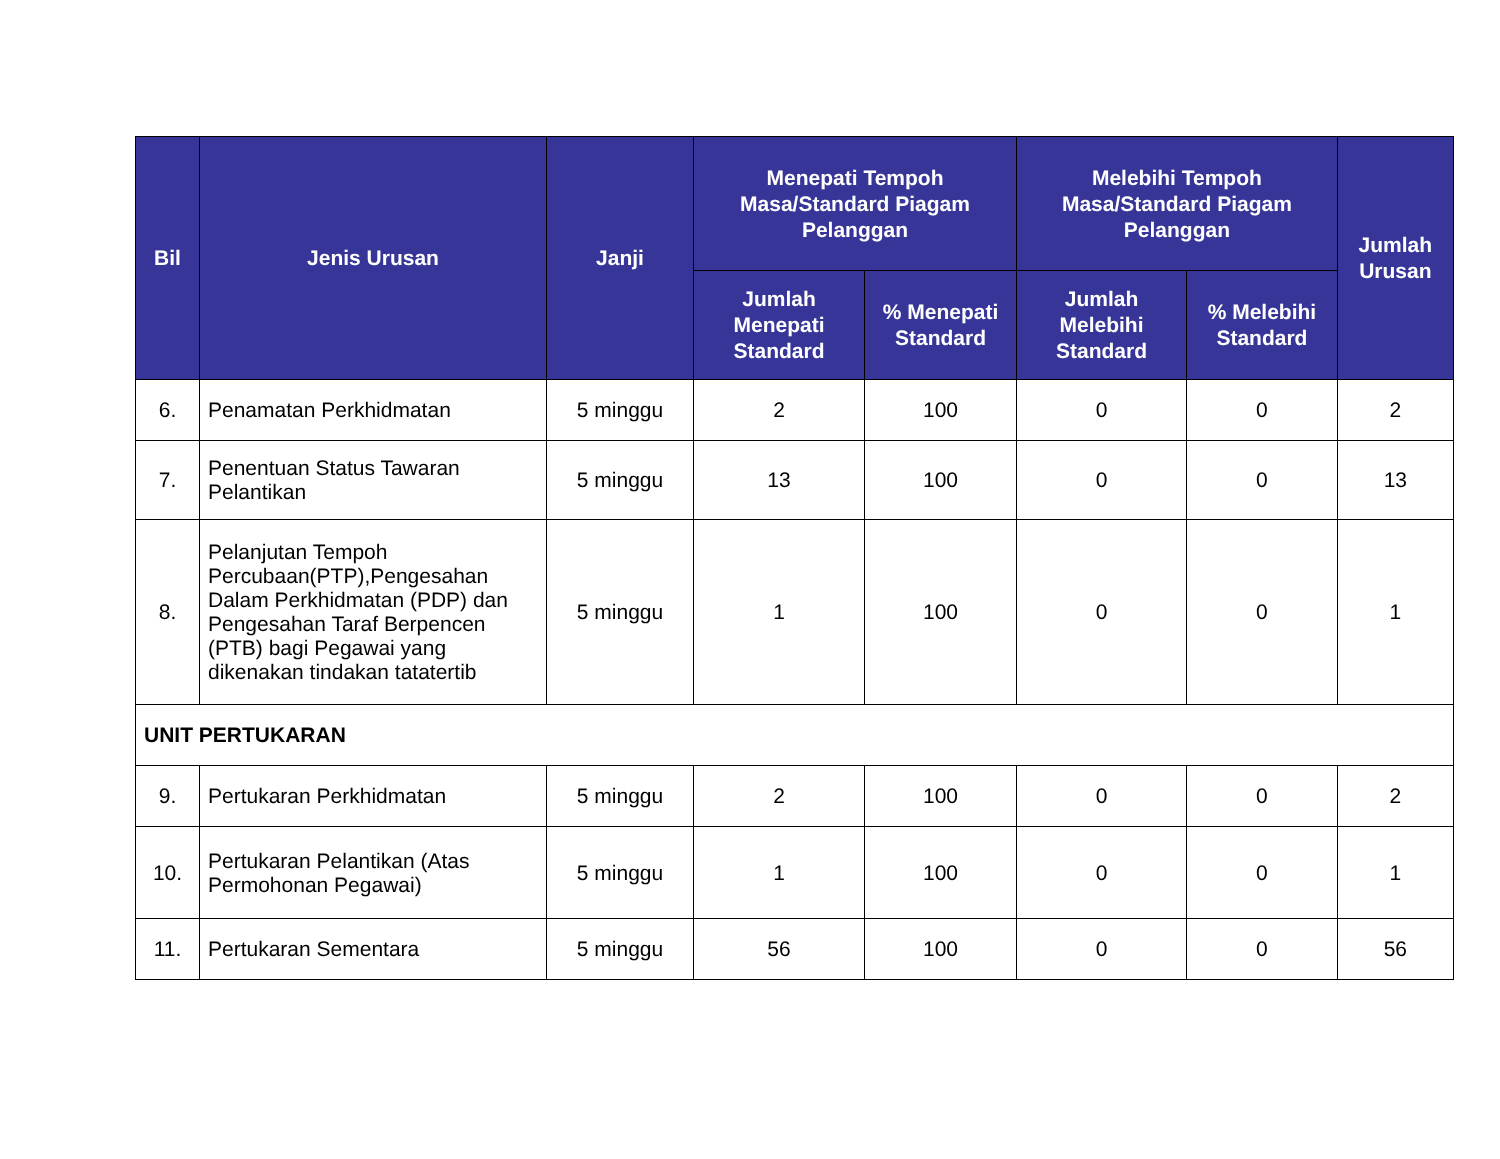| Bil | Jenis Urusan | Janji | Menepati Tempoh Masa/Standard Piagam Pelanggan | | Melebihi Tempoh Masa/Standard Piagam Pelanggan | | Jumlah Urusan |
| --- | --- | --- | --- | --- | --- | --- | --- |
| | | | Jumlah Menepati Standard | % Menepati Standard | Jumlah Melebihi Standard | % Melebihi Standard | |
| 6. | Penamatan Perkhidmatan | 5 minggu | 2 | 100 | 0 | 0 | 2 |
| 7. | Penentuan Status Tawaran Pelantikan | 5 minggu | 13 | 100 | 0 | 0 | 13 |
| 8. | Pelanjutan Tempoh Percubaan(PTP),Pengesahan Dalam Perkhidmatan (PDP) dan Pengesahan Taraf Berpencen (PTB) bagi Pegawai yang dikenakan tindakan tatatertib | 5 minggu | 1 | 100 | 0 | 0 | 1 |
| UNIT PERTUKARAN | | | | | | | |
| 9. | Pertukaran Perkhidmatan | 5 minggu | 2 | 100 | 0 | 0 | 2 |
| 10. | Pertukaran Pelantikan (Atas Permohonan Pegawai) | 5 minggu | 1 | 100 | 0 | 0 | 1 |
| 11. | Pertukaran Sementara | 5 minggu | 56 | 100 | 0 | 0 | 56 |